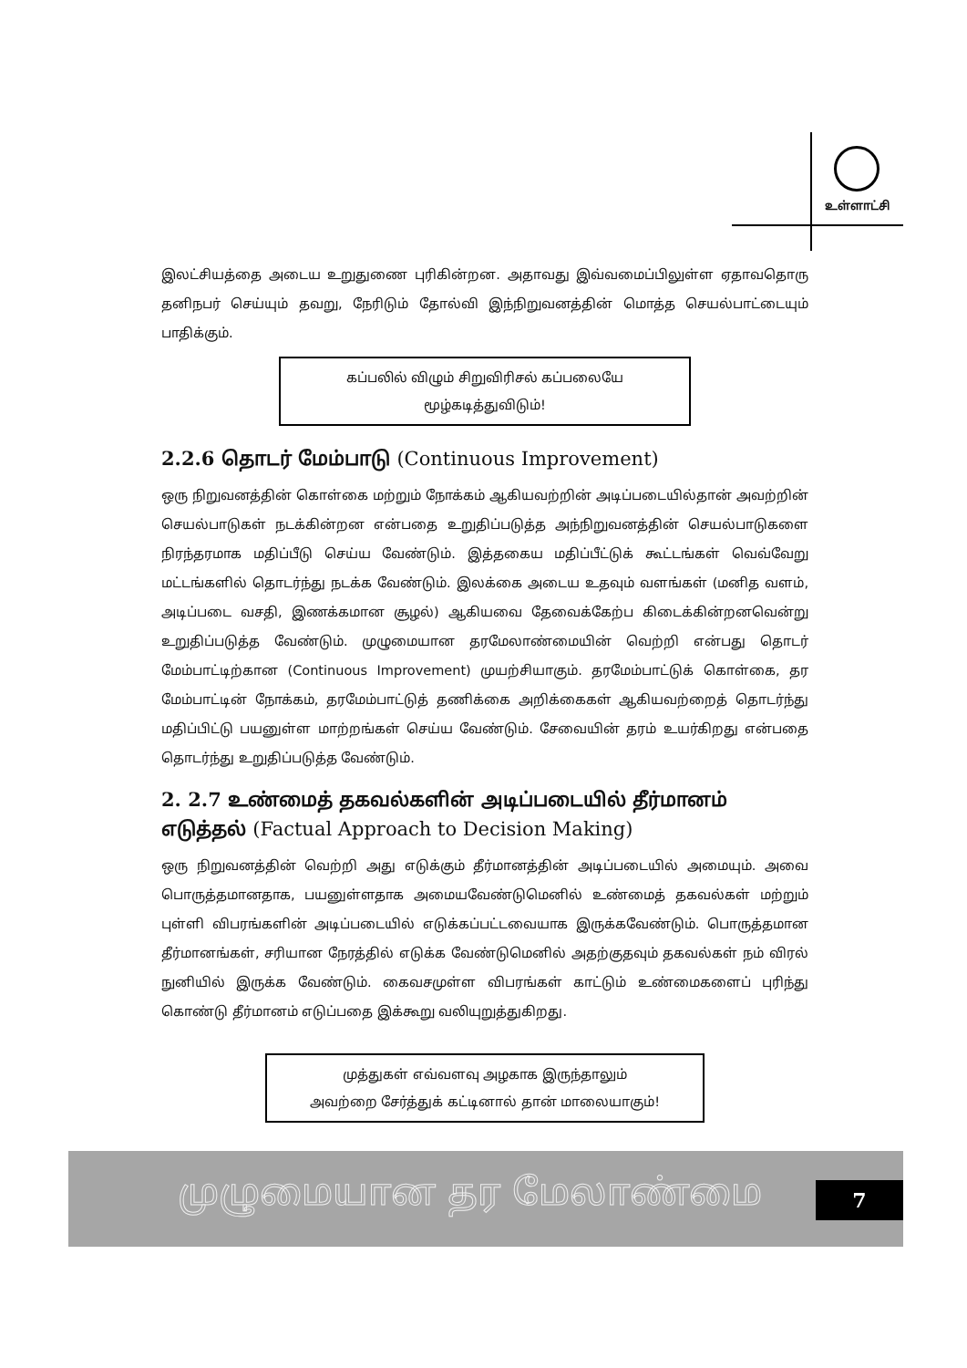உள்ளாட்சி
இலட்சியத்தை அடைய உறுதுணை புரிகின்றன. அதாவது இவ்வமைப்பிலுள்ள ஏதாவதொரு தனிநபர் செய்யும் தவறு, நேரிடும் தோல்வி இந்நிறுவனத்தின் மொத்த செயல்பாட்டையும் பாதிக்கும்.
கப்பலில் விழும் சிறுவிரிசல் கப்பலையே மூழ்கடித்துவிடும்!
2.2.6 தொடர் மேம்பாடு (Continuous Improvement)
ஒரு நிறுவனத்தின் கொள்கை மற்றும் நோக்கம் ஆகியவற்றின் அடிப்படையில்தான் அவற்றின் செயல்பாடுகள் நடக்கின்றன என்பதை உறுதிப்படுத்த அந்நிறுவனத்தின் செயல்பாடுகளை நிரந்தரமாக மதிப்பீடு செய்ய வேண்டும். இத்தகைய மதிப்பீட்டுக் கூட்டங்கள் வெவ்வேறு மட்டங்களில் தொடர்ந்து நடக்க வேண்டும். இலக்கை அடைய உதவும் வளங்கள் (மனித வளம், அடிப்படை வசதி, இணக்கமான சூழல்) ஆகியவை தேவைக்கேற்ப கிடைக்கின்றனவென்று உறுதிப்படுத்த வேண்டும். முழுமையான தரமேலாண்மையின் வெற்றி என்பது தொடர் மேம்பாட்டிற்கான (Continuous Improvement) முயற்சியாகும். தரமேம்பாட்டுக் கொள்கை, தர மேம்பாட்டின் நோக்கம், தரமேம்பாட்டுத் தணிக்கை அறிக்கைகள் ஆகியவற்றைத் தொடர்ந்து மதிப்பிட்டு பயனுள்ள மாற்றங்கள் செய்ய வேண்டும். சேவையின் தரம் உயர்கிறது என்பதை தொடர்ந்து உறுதிப்படுத்த வேண்டும்.
2. 2.7 உண்மைத் தகவல்களின் அடிப்படையில் தீர்மானம் எடுத்தல் (Factual Approach to Decision Making)
ஒரு நிறுவனத்தின் வெற்றி அது எடுக்கும் தீர்மானத்தின் அடிப்படையில் அமையும். அவை பொருத்தமானதாக, பயனுள்ளதாக அமையவேண்டுமெனில் உண்மைத் தகவல்கள் மற்றும் புள்ளி விபரங்களின் அடிப்படையில் எடுக்கப்பட்டவையாக இருக்கவேண்டும். பொருத்தமான தீர்மானங்கள், சரியான நேரத்தில் எடுக்க வேண்டுமெனில் அதற்குதவும் தகவல்கள் நம் விரல் நுனியில் இருக்க வேண்டும். கைவசமுள்ள விபரங்கள் காட்டும் உண்மைகளைப் புரிந்து கொண்டு தீர்மானம் எடுப்பதை இக்கூறு வலியுறுத்துகிறது.
முத்துகள் எவ்வளவு அழகாக இருந்தாலும்
அவற்றை சேர்த்துக் கட்டினால் தான் மாலையாகும்!
முழுமையான தர மேலாண்மை 7